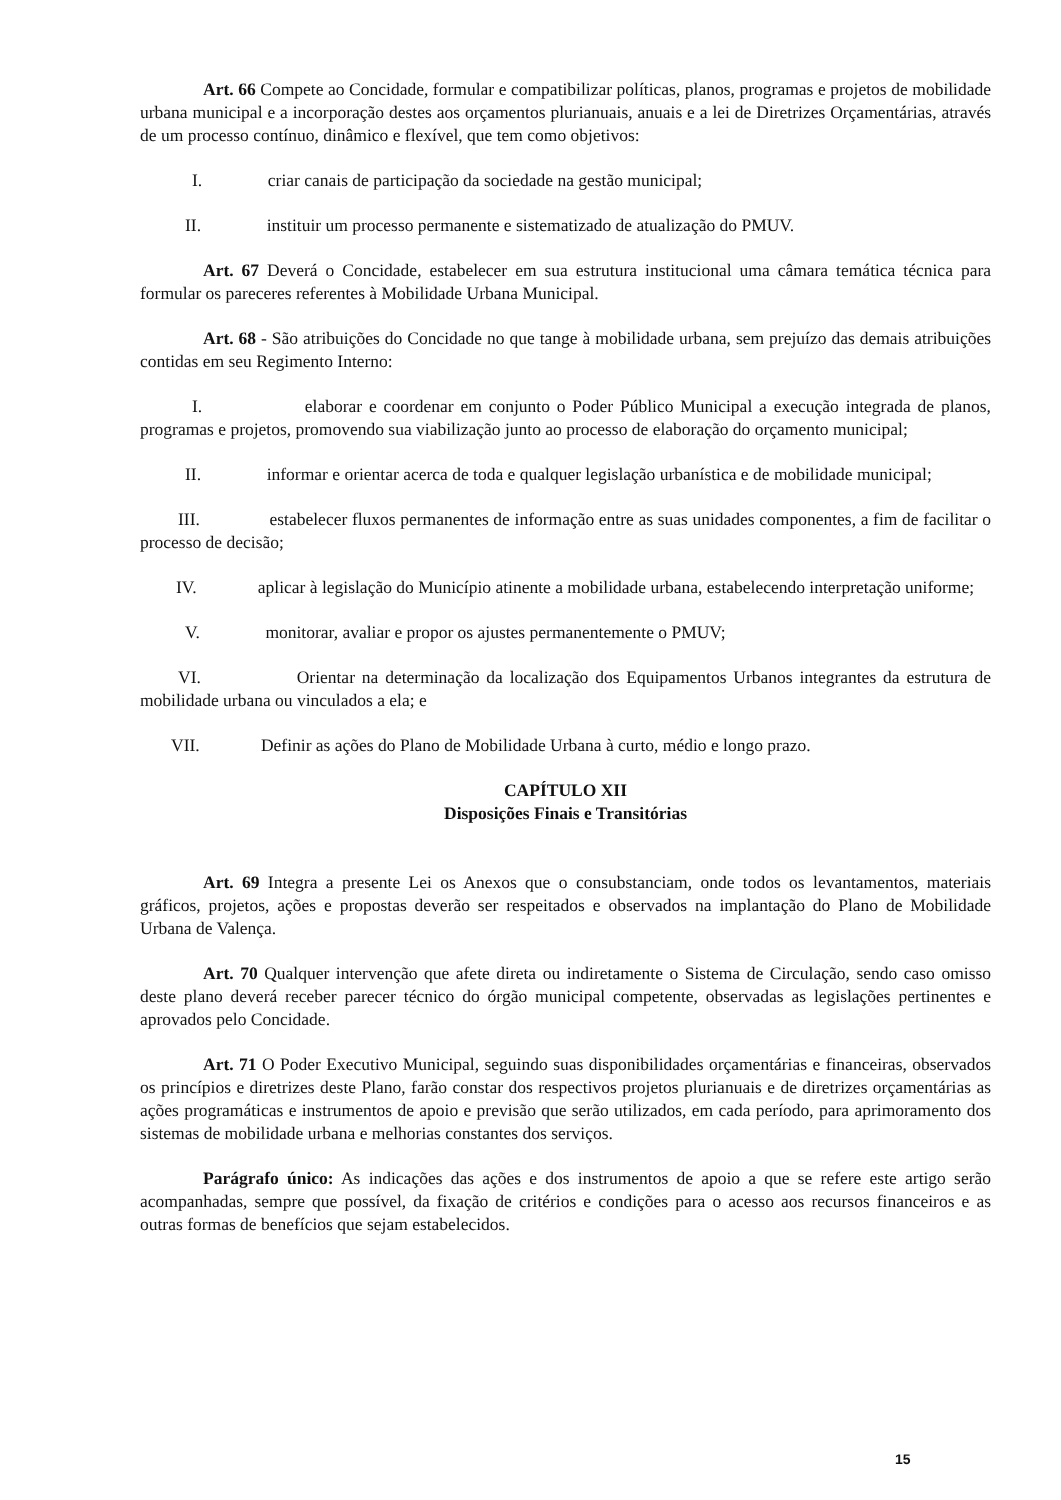Art. 66 Compete ao Concidade, formular e compatibilizar políticas, planos, programas e projetos de mobilidade urbana municipal e a incorporação destes aos orçamentos plurianuais, anuais e a lei de Diretrizes Orçamentárias, através de um processo contínuo, dinâmico e flexível, que tem como objetivos:
I. criar canais de participação da sociedade na gestão municipal;
II. instituir um processo permanente e sistematizado de atualização do PMUV.
Art. 67 Deverá o Concidade, estabelecer em sua estrutura institucional uma câmara temática técnica para formular os pareceres referentes à Mobilidade Urbana Municipal.
Art. 68 - São atribuições do Concidade no que tange à mobilidade urbana, sem prejuízo das demais atribuições contidas em seu Regimento Interno:
I. elaborar e coordenar em conjunto o Poder Público Municipal a execução integrada de planos, programas e projetos, promovendo sua viabilização junto ao processo de elaboração do orçamento municipal;
II. informar e orientar acerca de toda e qualquer legislação urbanística e de mobilidade municipal;
III. estabelecer fluxos permanentes de informação entre as suas unidades componentes, a fim de facilitar o processo de decisão;
IV. aplicar à legislação do Município atinente a mobilidade urbana, estabelecendo interpretação uniforme;
V. monitorar, avaliar e propor os ajustes permanentemente o PMUV;
VI. Orientar na determinação da localização dos Equipamentos Urbanos integrantes da estrutura de mobilidade urbana ou vinculados a ela; e
VII. Definir as ações do Plano de Mobilidade Urbana à curto, médio e longo prazo.
CAPÍTULO XII
Disposições Finais e Transitórias
Art. 69 Integra a presente Lei os Anexos que o consubstanciam, onde todos os levantamentos, materiais gráficos, projetos, ações e propostas deverão ser respeitados e observados na implantação do Plano de Mobilidade Urbana de Valença.
Art. 70 Qualquer intervenção que afete direta ou indiretamente o Sistema de Circulação, sendo caso omisso deste plano deverá receber parecer técnico do órgão municipal competente, observadas as legislações pertinentes e aprovados pelo Concidade.
Art. 71 O Poder Executivo Municipal, seguindo suas disponibilidades orçamentárias e financeiras, observados os princípios e diretrizes deste Plano, farão constar dos respectivos projetos plurianuais e de diretrizes orçamentárias as ações programáticas e instrumentos de apoio e previsão que serão utilizados, em cada período, para aprimoramento dos sistemas de mobilidade urbana e melhorias constantes dos serviços.
Parágrafo único: As indicações das ações e dos instrumentos de apoio a que se refere este artigo serão acompanhadas, sempre que possível, da fixação de critérios e condições para o acesso aos recursos financeiros e as outras formas de benefícios que sejam estabelecidos.
15